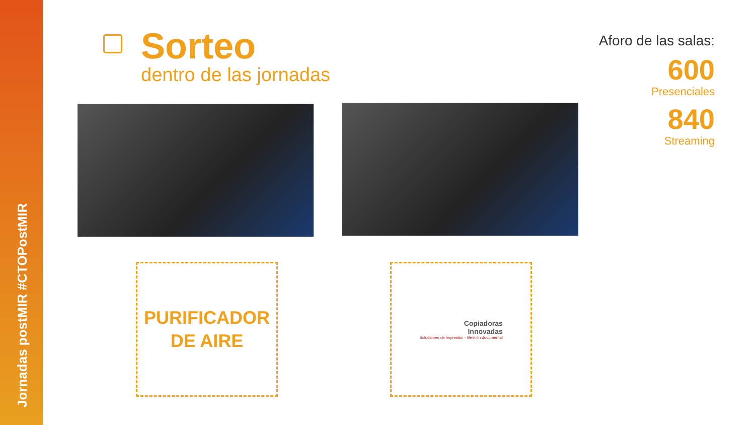Jornadas postMIR #CTOPostMIR
Sorteo
dentro de las jornadas
Aforo de las salas:
600
Presenciales
840
Streaming
PURIFICADOR
DE AIRE
Copiadoras
Innovadas
Soluciones de impresión - Gestión documental